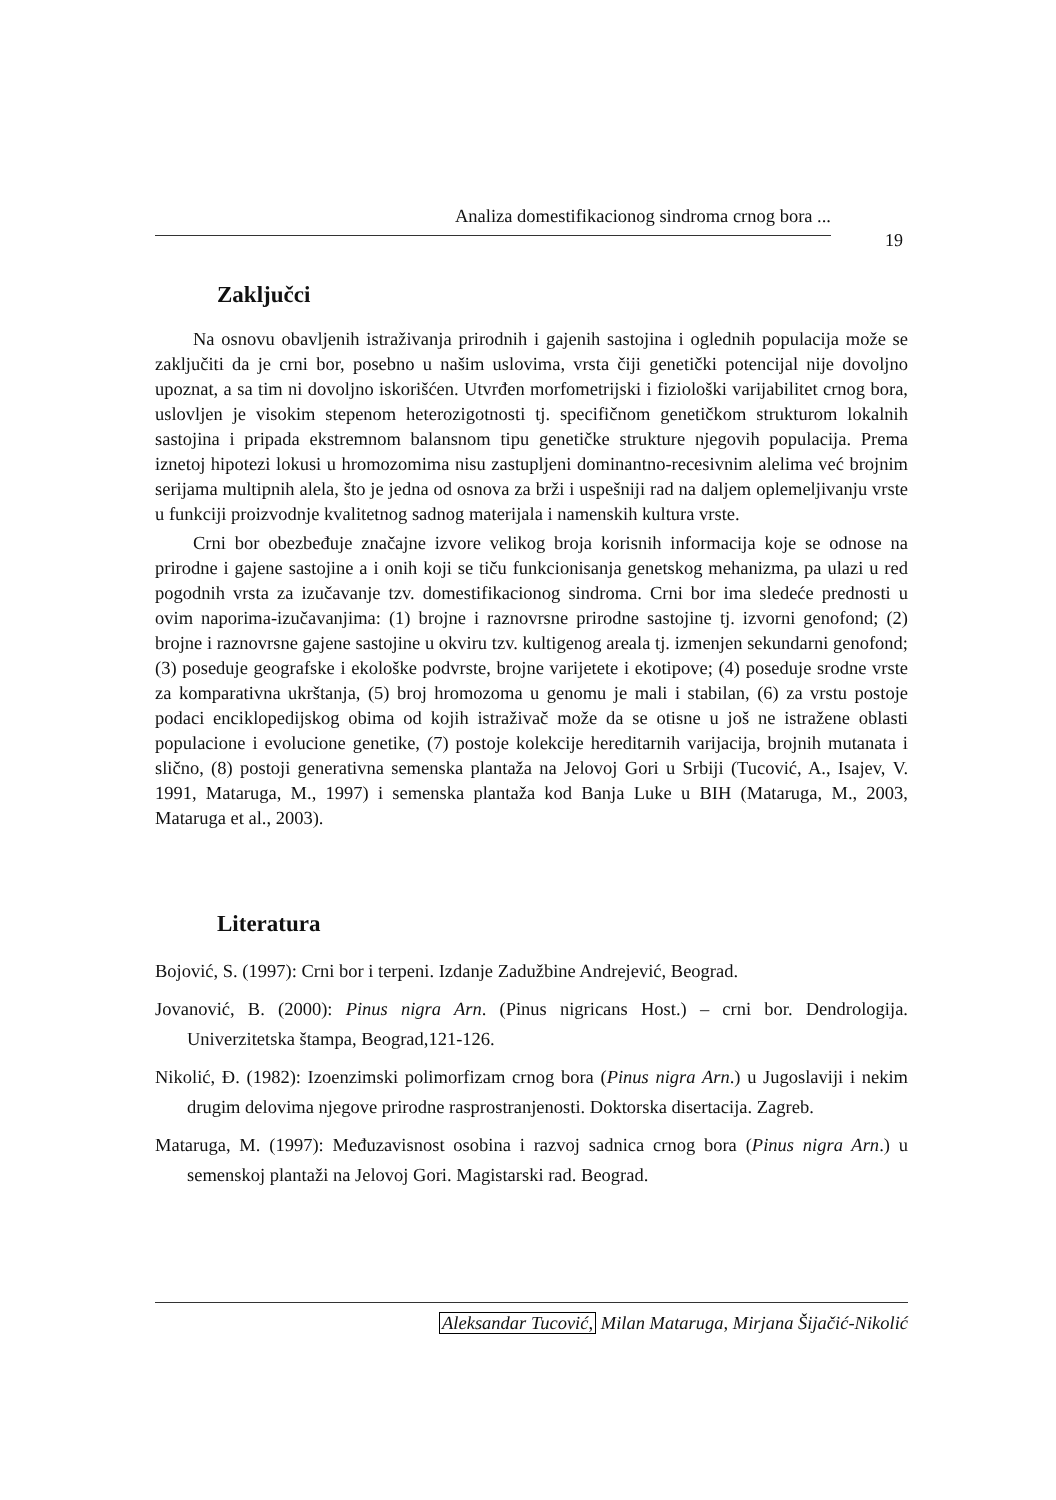Analiza domestifikacionog sindroma crnog bora ...
19
Zaključci
Na osnovu obavljenih istraživanja prirodnih i gajenih sastojina i oglednih populacija može se zaključiti da je crni bor, posebno u našim uslovima, vrsta čiji genetički potencijal nije dovoljno upoznat, a sa tim ni dovoljno iskorišćen. Utvrđen morfometrijski i fiziološki varijabilitet crnog bora, uslovljen je visokim stepenom heterozigotnosti tj. specifičnom genetičkom strukturom lokalnih sastojina i pripada ekstremnom balansnom tipu genetičke strukture njegovih populacija. Prema iznetoj hipotezi lokusi u hromozomima nisu zastupljeni dominantno-recesivnim alelima već brojnim serijama multipnih alela, što je jedna od osnova za brži i uspešniji rad na daljem oplemeljivanju vrste u funkciji proizvodnje kvalitetnog sadnog materijala i namenskih kultura vrste.
Crni bor obezbeđuje značajne izvore velikog broja korisnih informacija koje se odnose na prirodne i gajene sastojine a i onih koji se tiču funkcionisanja genetskog mehanizma, pa ulazi u red pogodnih vrsta za izučavanje tzv. domestifikacionog sindroma. Crni bor ima sledeće prednosti u ovim naporima-izučavanjima: (1) brojne i raznovrsne prirodne sastojine tj. izvorni genofond; (2) brojne i raznovrsne gajene sastojine u okviru tzv. kultigenog areala tj. izmenjen sekundarni genofond; (3) poseduje geografske i ekološke podvrste, brojne varijetete i ekotipove; (4) poseduje srodne vrste za komparativna ukrštanja, (5) broj hromozoma u genomu je mali i stabilan, (6) za vrstu postoje podaci enciklopedijskog obima od kojih istraživač može da se otisne u još ne istražene oblasti populacione i evolucione genetike, (7) postoje kolekcije hereditarnih varijacija, brojnih mutanata i slično, (8) postoji generativna semenska plantaža na Jelovoj Gori u Srbiji (Tucović, A., Isajev, V. 1991, Mataruga, M., 1997) i semenska plantaža kod Banja Luke u BIH (Mataruga, M., 2003, Mataruga et al., 2003).
Literatura
Bojović, S. (1997): Crni bor i terpeni. Izdanje Zadužbine Andrejević, Beograd.
Jovanović, B. (2000): Pinus nigra Arn. (Pinus nigricans Host.) – crni bor. Dendrologija. Univerzitetska štampa, Beograd,121-126.
Nikolić, Đ. (1982): Izoenzimski polimorfizam crnog bora (Pinus nigra Arn.) u Jugoslaviji i nekim drugim delovima njegove prirodne rasprostranjenosti. Doktorska disertacija. Zagreb.
Mataruga, M. (1997): Međuzavisnost osobina i razvoj sadnica crnog bora (Pinus nigra Arn.) u semenskoj plantaži na Jelovoj Gori. Magistarski rad. Beograd.
Aleksandar Tucović, Milan Mataruga, Mirjana Šijačić-Nikolić